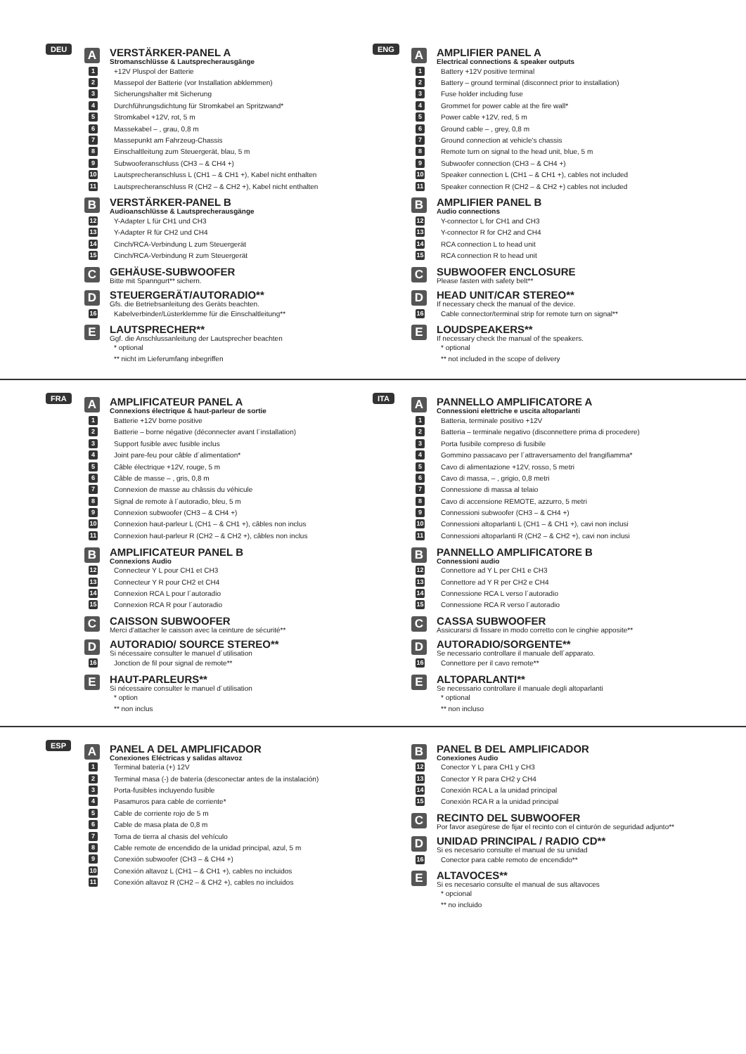DEU
A
VERSTÄRKER-PANEL A
Stromanschlüsse & Lautsprecherausgänge
1 +12V Pluspol der Batterie
2 Massepol der Batterie (vor Installation abklemmen)
3 Sicherungshalter mit Sicherung
4 Durchführungsdichtung für Stromkabel an Spritzwand*
5 Stromkabel +12V, rot, 5 m
6 Massekabel – , grau, 0,8 m
7 Massepunkt am Fahrzeug-Chassis
8 Einschaltleitung zum Steuergerät, blau, 5 m
9 Subwooferanschluss (CH3 – & CH4 +)
10 Lautsprecheranschluss L (CH1 – & CH1 +), Kabel nicht enthalten
11 Lautsprecheranschluss R (CH2 – & CH2 +), Kabel nicht enthalten
B
VERSTÄRKER-PANEL B
Audioanschlüsse & Lautsprecherausgänge
12 Y-Adapter L für CH1 und CH3
13 Y-Adapter R für CH2 und CH4
14 Cinch/RCA-Verbindung L zum Steuergerät
15 Cinch/RCA-Verbindung R zum Steuergerät
C
GEHÄUSE-SUBWOOFER
Bitte mit Spanngurt** sichern.
D
STEUERGERÄT/AUTORADIO**
Gfs. die Betriebsanleitung des Geräts beachten.
16 Kabelverbinder/Lüsterklemme für die Einschaltleitung**
E
LAUTSPRECHER**
Ggf. die Anschlussanleitung der Lautsprecher beachten
* optional
** nicht im Lieferumfang inbegriffen
ENG
A
AMPLIFIER PANEL A
Electrical connections & speaker outputs
1 Battery +12V positive terminal
2 Battery – ground terminal (disconnect prior to installation)
3 Fuse holder including fuse
4 Grommet for power cable at the fire wall*
5 Power cable +12V, red, 5 m
6 Ground cable – , grey, 0,8 m
7 Ground connection at vehicle's chassis
8 Remote turn on signal to the head unit, blue, 5 m
9 Subwoofer connection (CH3 – & CH4 +)
10 Speaker connection L (CH1 – & CH1 +), cables not included
11 Speaker connection R (CH2 – & CH2 +) cables not included
B
AMPLIFIER PANEL B
Audio connections
12 Y-connector L for CH1 and CH3
13 Y-connector R for CH2 and CH4
14 RCA connection L to head unit
15 RCA connection R to head unit
C
SUBWOOFER ENCLOSURE
Please fasten with safety belt**
D
HEAD UNIT/CAR STEREO**
If necessary check the manual of the device.
16 Cable connector/terminal strip for remote turn on signal**
E
LOUDSPEAKERS**
If necessary check the manual of the speakers.
* optional
** not included in the scope of delivery
FRA
A
AMPLIFICATEUR PANEL A
Connexions électrique & haut-parleur de sortie
1 Batterie +12V borne positive
2 Batterie – borne négative (déconnecter avant l´installation)
3 Support fusible avec fusible inclus
4 Joint pare-feu pour câble d´alimentation*
5 Câble électrique +12V, rouge, 5 m
6 Câble de masse – , gris, 0,8 m
7 Connexion de masse au châssis du véhicule
8 Signal de remote à l´autoradio, bleu, 5 m
9 Connexion subwoofer (CH3 – & CH4 +)
10 Connexion haut-parleur L (CH1 – & CH1 +), câbles non inclus
11 Connexion haut-parleur R (CH2 – & CH2 +), câbles non inclus
B
AMPLIFICATEUR PANEL B
Connexions Audio
12 Connecteur Y L pour CH1 et CH3
13 Connecteur Y R pour CH2 et CH4
14 Connexion RCA L pour l´autoradio
15 Connexion RCA R pour l´autoradio
C
CAISSON SUBWOOFER
Merci d'attacher le caisson avec la ceinture de sécurité**
D
AUTORADIO/ SOURCE STEREO**
Si nécessaire consulter le manuel d´utilisation
16 Jonction de fil pour signal de remote**
E
HAUT-PARLEURS**
Si nécessaire consulter le manuel d´utilisation
* option
** non inclus
ITA
A
PANNELLO AMPLIFICATORE A
Connessioni elettriche e uscita altoparlanti
1 Batteria, terminale positivo +12V
2 Batteria – terminale negativo (disconnettere prima di procedere)
3 Porta fusibile compreso di fusibile
4 Gommino passacavo per l´attraversamento del frangifiamma*
5 Cavo di alimentazione +12V, rosso, 5 metri
6 Cavo di massa, – , grigio, 0,8 metri
7 Connessione di massa al telaio
8 Cavo di accensione REMOTE, azzurro, 5 metri
9 Connessioni subwoofer (CH3 – & CH4 +)
10 Connessioni altoparlanti L (CH1 – & CH1 +), cavi non inclusi
11 Connessioni altoparlanti R (CH2 – & CH2 +), cavi non inclusi
B
PANNELLO AMPLIFICATORE B
Connessioni audio
12 Connettore ad Y L per CH1 e CH3
13 Connettore ad Y R per CH2 e CH4
14 Connessione RCA L verso l´autoradio
15 Connessione RCA R verso l´autoradio
C
CASSA SUBWOOFER
Assicurarsi di fissare in modo corretto con le cinghie apposite**
D
AUTORADIO/SORGENTE**
Se necessario controllare il manuale dell´apparato.
16 Connettore per il cavo remote**
E
ALTOPARLANTI**
Se necessario controllare il manuale degli altoparlanti
* optional
** non incluso
ESP
A
PANEL A DEL AMPLIFICADOR
Conexiones Eléctricas y salidas altavoz
1 Terminal batería (+) 12V
2 Terminal masa (-) de batería (desconectar antes de la instalación)
3 Porta-fusibles incluyendo fusible
4 Pasamuros para cable de corriente*
5 Cable de corriente rojo de 5 m
6 Cable de masa plata de 0,8 m
7 Toma de tierra al chasis del vehículo
8 Cable remote de encendido de la unidad principal, azul, 5 m
9 Conexión subwoofer (CH3 – & CH4 +)
10 Conexión altavoz L (CH1 – & CH1 +), cables no incluidos
11 Conexión altavoz R (CH2 – & CH2 +), cables no incluidos
B
PANEL B DEL AMPLIFICADOR
Conexiones Audio
12 Conector Y L para CH1 y CH3
13 Conector Y R para CH2 y CH4
14 Conexión RCA L a la unidad principal
15 Conexión RCA R a la unidad principal
C
RECINTO DEL SUBWOOFER
Por favor asegúrese de fijar el recinto con el cinturón de seguridad adjunto**
D
UNIDAD PRINCIPAL / RADIO CD**
Si es necesario consulte el manual de su unidad
16 Conector para cable remoto de encendido**
E
ALTAVOCES**
Si es necesario consulte el manual de sus altavoces
* opcional
** no incluido